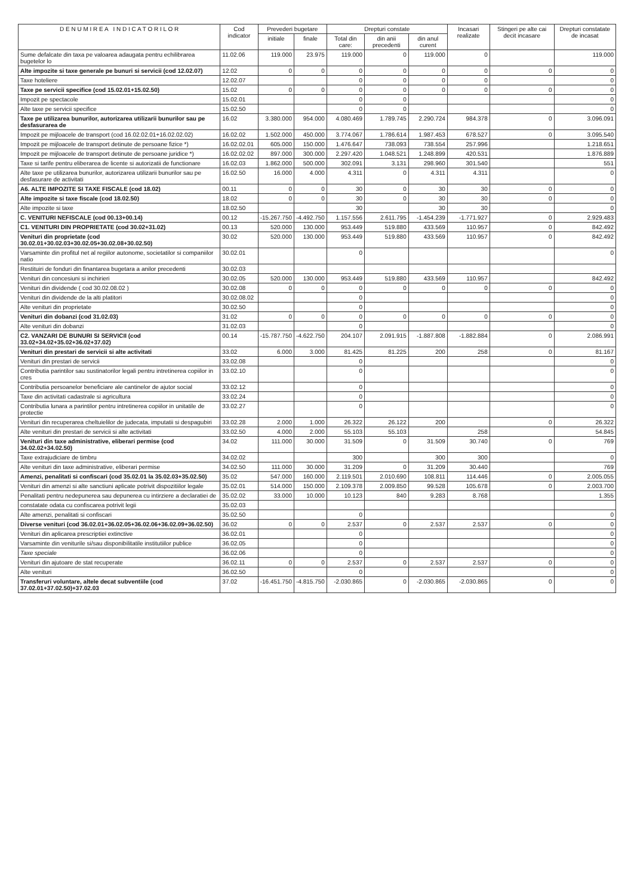| D E N U M I R E A I N D I C A T O R I L O R | Cod indicator | Prevederi bugetare | | Drepturi constate | | | Incasari realizate | Stingeri pe alte cai decit incasare | Drepturi constatate de incasat |
| --- | --- | --- | --- | --- | --- | --- | --- | --- | --- |
| | | initiale | finale | Total din care: | din anii precedenti | din anul curent | | | |
| Sume defalcate din taxa pe valoarea adaugata pentru echilibrarea bugetelor lo | 11.02.06 | 119.000 | 23.975 | 119.000 | 0 | 119.000 | 0 | | 119.000 |
| Alte impozite si taxe generale pe bunuri si servicii (cod 12.02.07) | 12.02 | 0 | 0 | 0 | 0 | 0 | 0 | 0 | 0 |
| Taxe hoteliere | 12.02.07 | | | 0 | 0 | 0 | 0 | | 0 |
| Taxe pe servicii specifice (cod 15.02.01+15.02.50) | 15.02 | 0 | 0 | 0 | 0 | 0 | 0 | 0 | 0 |
| Impozit pe spectacole | 15.02.01 | | | 0 | 0 | | | | 0 |
| Alte taxe pe servicii specifice | 15.02.50 | | | 0 | 0 | | | | 0 |
| Taxe pe utilizarea bunurilor, autorizarea utilizarii bunurilor sau pe desfasurarea de | 16.02 | 3.380.000 | 954.000 | 4.080.469 | 1.789.745 | 2.290.724 | 984.378 | 0 | 3.096.091 |
| Impozit pe mijloacele de transport (cod 16.02.02.01+16.02.02.02) | 16.02.02 | 1.502.000 | 450.000 | 3.774.067 | 1.786.614 | 1.987.453 | 678.527 | 0 | 3.095.540 |
| Impozit pe mijloacele de transport detinute de persoane fizice *) | 16.02.02.01 | 605.000 | 150.000 | 1.476.647 | 738.093 | 738.554 | 257.996 | | 1.218.651 |
| Impozit pe mijloacele de transport detinute de persoane juridice *) | 16.02.02.02 | 897.000 | 300.000 | 2.297.420 | 1.048.521 | 1.248.899 | 420.531 | | 1.876.889 |
| Taxe si tarife pentru eliberarea de licente si autorizatii de functionare | 16.02.03 | 1.862.000 | 500.000 | 302.091 | 3.131 | 298.960 | 301.540 | | 551 |
| Alte taxe pe utilizarea bunurilor, autorizarea utilizarii bunurilor sau pe desfasurare de activitati | 16.02.50 | 16.000 | 4.000 | 4.311 | 0 | 4.311 | 4.311 | | 0 |
| A6. ALTE IMPOZITE SI TAXE FISCALE (cod 18.02) | 00.11 | 0 | 0 | 30 | 0 | 30 | 30 | 0 | 0 |
| Alte impozite si taxe fiscale (cod 18.02.50) | 18.02 | 0 | 0 | 30 | 0 | 30 | 30 | 0 | 0 |
| Alte impozite si taxe | 18.02.50 | | | 30 | | 30 | 30 | | 0 |
| C. VENITURI NEFISCALE (cod 00.13+00.14) | 00.12 | -15.267.750 | -4.492.750 | 1.157.556 | 2.611.795 | -1.454.239 | -1.771.927 | 0 | 2.929.483 |
| C1. VENITURI DIN PROPRIETATE (cod 30.02+31.02) | 00.13 | 520.000 | 130.000 | 953.449 | 519.880 | 433.569 | 110.957 | 0 | 842.492 |
| Venituri din proprietate (cod 30.02.01+30.02.03+30.02.05+30.02.08+30.02.50) | 30.02 | 520.000 | 130.000 | 953.449 | 519.880 | 433.569 | 110.957 | 0 | 842.492 |
| Varsaminte din profitul net al regiilor autonome, societatilor si companiilor natio | 30.02.01 | | | 0 | | | | | 0 |
| Restituiri de fonduri din finantarea bugetara a anilor precedenti | 30.02.03 | | | | | | | | |
| Venituri din concesiuni si inchirieri | 30.02.05 | 520.000 | 130.000 | 953.449 | 519.880 | 433.569 | 110.957 | | 842.492 |
| Venituri din dividende ( cod 30.02.08.02 ) | 30.02.08 | 0 | 0 | 0 | 0 | 0 | 0 | 0 | 0 |
| Venituri din dividende de la alti platitori | 30.02.08.02 | | | 0 | | | | | 0 |
| Alte venituri din proprietate | 30.02.50 | | | 0 | | | | | 0 |
| Venituri din dobanzi (cod 31.02.03) | 31.02 | 0 | 0 | 0 | 0 | 0 | 0 | 0 | 0 |
| Alte venituri din dobanzi | 31.02.03 | | | 0 | | | | | 0 |
| C2. VANZARI DE BUNURI SI SERVICII (cod 33.02+34.02+35.02+36.02+37.02) | 00.14 | -15.787.750 | -4.622.750 | 204.107 | 2.091.915 | -1.887.808 | -1.882.884 | 0 | 2.086.991 |
| Venituri din prestari de servicii si alte activitati | 33.02 | 6.000 | 3.000 | 81.425 | 81.225 | 200 | 258 | 0 | 81.167 |
| Venituri din prestari de servicii | 33.02.08 | | | 0 | | | | | 0 |
| Contributia parintilor sau sustinatorilor legali pentru intretinerea copiilor in cres | 33.02.10 | | | 0 | | | | | 0 |
| Contributia persoanelor beneficiare ale cantinelor de ajutor social | 33.02.12 | | | 0 | | | | | 0 |
| Taxe din activitati cadastrale si agricultura | 33.02.24 | | | 0 | | | | | 0 |
| Contributia lunara a parintilor pentru intretinerea copiilor in unitatile de protectie | 33.02.27 | | | 0 | | | | | 0 |
| Venituri din recuperarea cheltuielilor de judecata, imputatii si despagubiri | 33.02.28 | 2.000 | 1.000 | 26.322 | 26.122 | 200 | | 0 | 26.322 |
| Alte venituri din prestari de servicii si alte activitati | 33.02.50 | 4.000 | 2.000 | 55.103 | 55.103 | | 258 | | 54.845 |
| Venituri din taxe administrative, eliberari permise (cod 34.02.02+34.02.50) | 34.02 | 111.000 | 30.000 | 31.509 | 0 | 31.509 | 30.740 | 0 | 769 |
| Taxe extrajudiciare de timbru | 34.02.02 | | | 300 | | 300 | 300 | | 0 |
| Alte venituri din taxe administrative, eliberari permise | 34.02.50 | 111.000 | 30.000 | 31.209 | 0 | 31.209 | 30.440 | | 769 |
| Amenzi, penalitati si confiscari (cod 35.02.01 la 35.02.03+35.02.50) | 35.02 | 547.000 | 160.000 | 2.119.501 | 2.010.690 | 108.811 | 114.446 | 0 | 2.005.055 |
| Venituri din amenzi si alte sanctiuni aplicate potrivit dispozitiilor legale | 35.02.01 | 514.000 | 150.000 | 2.109.378 | 2.009.850 | 99.528 | 105.678 | 0 | 2.003.700 |
| Penalitati pentru nedepunerea sau depunerea cu intirziere a declaratiei de | 35.02.02 | 33.000 | 10.000 | 10.123 | 840 | 9.283 | 8.768 | | 1.355 |
| constatate odata cu confiscarea potrivit legii | 35.02.03 | | | | | | | | |
| Alte amenzi, penalitati si confiscari | 35.02.50 | | | 0 | | | | | 0 |
| Diverse venituri (cod 36.02.01+36.02.05+36.02.06+36.02.09+36.02.50) | 36.02 | 0 | 0 | 2.537 | 0 | 2.537 | 2.537 | 0 | 0 |
| Venituri din aplicarea prescriptiei extinctive | 36.02.01 | | | 0 | | | | | 0 |
| Varsaminte din veniturile si/sau disponibilitatile institutiilor publice | 36.02.05 | | | 0 | | | | | 0 |
| Taxe speciale | 36.02.06 | | | 0 | | | | | 0 |
| Venituri din ajutoare de stat recuperate | 36.02.11 | 0 | 0 | 2.537 | 0 | 2.537 | 2.537 | 0 | 0 |
| Alte venituri | 36.02.50 | | | 0 | | | | | 0 |
| Transferuri voluntare, altele decat subventiile (cod 37.02.01+37.02.50)+37.02.03 | 37.02 | -16.451.750 | -4.815.750 | -2.030.865 | 0 | -2.030.865 | -2.030.865 | 0 | 0 |